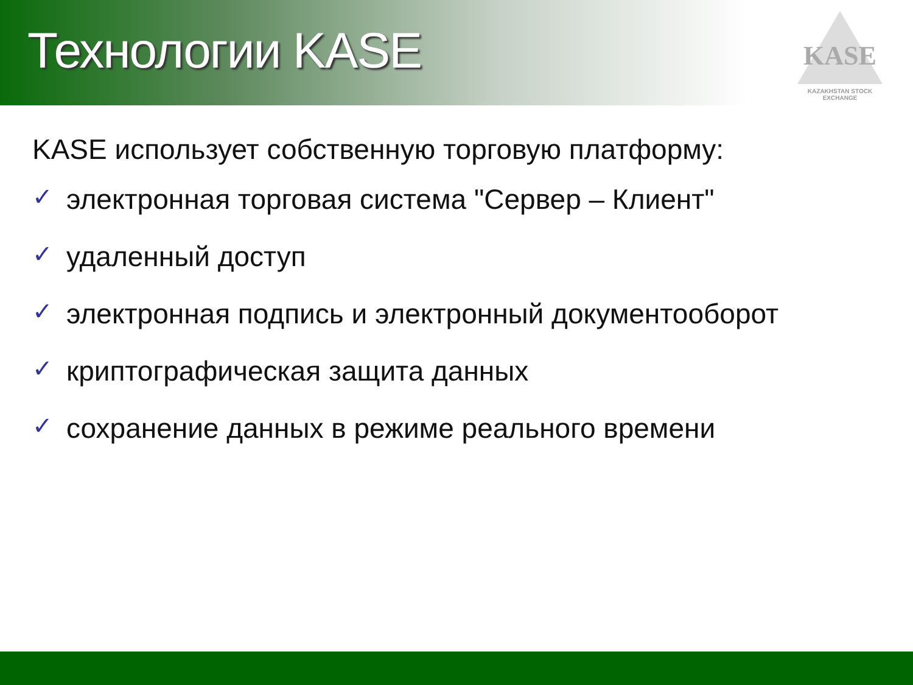Технологии KASE
KASE
KAZAKHSTAN STOCK EXCHANGE
KASE использует собственную торговую платформу:
✓ электронная торговая система "Сервер – Клиент"
✓ удаленный доступ
✓ электронная подпись и электронный документооборот
✓ криптографическая защита данных
✓ сохранение данных в режиме реального времени